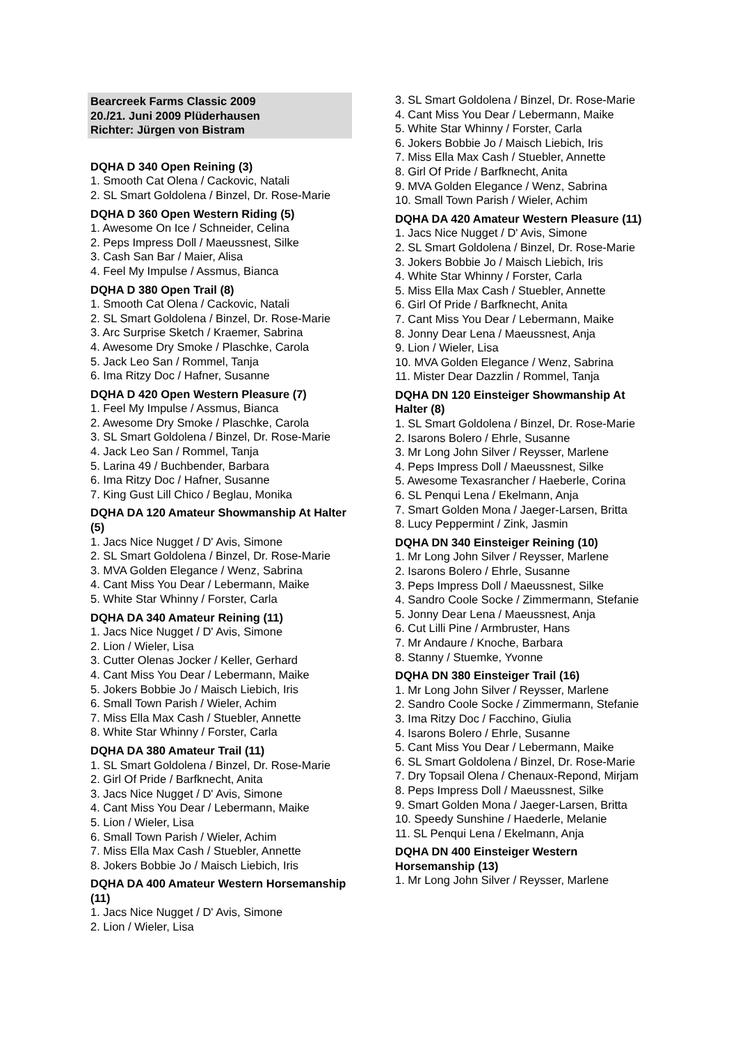Bearcreek Farms Classic 2009
20./21. Juni 2009 Plüderhausen
Richter: Jürgen von Bistram
DQHA D 340 Open Reining (3)
1. Smooth Cat Olena / Cackovic, Natali
2. SL Smart Goldolena / Binzel, Dr. Rose-Marie
DQHA D 360 Open Western Riding (5)
1. Awesome On Ice / Schneider, Celina
2. Peps Impress Doll / Maeussnest, Silke
3. Cash San Bar / Maier, Alisa
4. Feel My Impulse / Assmus, Bianca
DQHA D 380 Open Trail (8)
1. Smooth Cat Olena / Cackovic, Natali
2. SL Smart Goldolena / Binzel, Dr. Rose-Marie
3. Arc Surprise Sketch / Kraemer, Sabrina
4. Awesome Dry Smoke / Plaschke, Carola
5. Jack Leo San / Rommel, Tanja
6. Ima Ritzy Doc / Hafner, Susanne
DQHA D 420 Open Western Pleasure (7)
1. Feel My Impulse / Assmus, Bianca
2. Awesome Dry Smoke / Plaschke, Carola
3. SL Smart Goldolena / Binzel, Dr. Rose-Marie
4. Jack Leo San / Rommel, Tanja
5. Larina 49 / Buchbender, Barbara
6. Ima Ritzy Doc / Hafner, Susanne
7. King Gust Lill Chico / Beglau, Monika
DQHA DA 120 Amateur Showmanship At Halter (5)
1. Jacs Nice Nugget / D' Avis, Simone
2. SL Smart Goldolena / Binzel, Dr. Rose-Marie
3. MVA Golden Elegance / Wenz, Sabrina
4. Cant Miss You Dear / Lebermann, Maike
5. White Star Whinny / Forster, Carla
DQHA DA 340 Amateur Reining (11)
1. Jacs Nice Nugget / D' Avis, Simone
2. Lion / Wieler, Lisa
3. Cutter Olenas Jocker / Keller, Gerhard
4. Cant Miss You Dear / Lebermann, Maike
5. Jokers Bobbie Jo / Maisch Liebich, Iris
6. Small Town Parish / Wieler, Achim
7. Miss Ella Max Cash / Stuebler, Annette
8. White Star Whinny / Forster, Carla
DQHA DA 380 Amateur Trail (11)
1. SL Smart Goldolena / Binzel, Dr. Rose-Marie
2. Girl Of Pride / Barfknecht, Anita
3. Jacs Nice Nugget / D' Avis, Simone
4. Cant Miss You Dear / Lebermann, Maike
5. Lion / Wieler, Lisa
6. Small Town Parish / Wieler, Achim
7. Miss Ella Max Cash / Stuebler, Annette
8. Jokers Bobbie Jo / Maisch Liebich, Iris
DQHA DA 400 Amateur Western Horsemanship (11)
1. Jacs Nice Nugget / D' Avis, Simone
2. Lion / Wieler, Lisa
3. SL Smart Goldolena / Binzel, Dr. Rose-Marie
4. Cant Miss You Dear / Lebermann, Maike
5. White Star Whinny / Forster, Carla
6. Jokers Bobbie Jo / Maisch Liebich, Iris
7. Miss Ella Max Cash / Stuebler, Annette
8. Girl Of Pride / Barfknecht, Anita
9. MVA Golden Elegance / Wenz, Sabrina
10. Small Town Parish / Wieler, Achim
DQHA DA 420 Amateur Western Pleasure (11)
1. Jacs Nice Nugget / D' Avis, Simone
2. SL Smart Goldolena / Binzel, Dr. Rose-Marie
3. Jokers Bobbie Jo / Maisch Liebich, Iris
4. White Star Whinny / Forster, Carla
5. Miss Ella Max Cash / Stuebler, Annette
6. Girl Of Pride / Barfknecht, Anita
7. Cant Miss You Dear / Lebermann, Maike
8. Jonny Dear Lena / Maeussnest, Anja
9. Lion / Wieler, Lisa
10. MVA Golden Elegance / Wenz, Sabrina
11. Mister Dear Dazzlin / Rommel, Tanja
DQHA DN 120 Einsteiger Showmanship At Halter (8)
1. SL Smart Goldolena / Binzel, Dr. Rose-Marie
2. Isarons Bolero / Ehrle, Susanne
3. Mr Long John Silver / Reysser, Marlene
4. Peps Impress Doll / Maeussnest, Silke
5. Awesome Texasrancher / Haeberle, Corina
6. SL Penqui Lena / Ekelmann, Anja
7. Smart Golden Mona / Jaeger-Larsen, Britta
8. Lucy Peppermint / Zink, Jasmin
DQHA DN 340 Einsteiger Reining (10)
1. Mr Long John Silver / Reysser, Marlene
2. Isarons Bolero / Ehrle, Susanne
3. Peps Impress Doll / Maeussnest, Silke
4. Sandro Coole Socke / Zimmermann, Stefanie
5. Jonny Dear Lena / Maeussnest, Anja
6. Cut Lilli Pine / Armbruster, Hans
7. Mr Andaure / Knoche, Barbara
8. Stanny / Stuemke, Yvonne
DQHA DN 380 Einsteiger Trail (16)
1. Mr Long John Silver / Reysser, Marlene
2. Sandro Coole Socke / Zimmermann, Stefanie
3. Ima Ritzy Doc / Facchino, Giulia
4. Isarons Bolero / Ehrle, Susanne
5. Cant Miss You Dear / Lebermann, Maike
6. SL Smart Goldolena / Binzel, Dr. Rose-Marie
7. Dry Topsail Olena / Chenaux-Repond, Mirjam
8. Peps Impress Doll / Maeussnest, Silke
9. Smart Golden Mona / Jaeger-Larsen, Britta
10. Speedy Sunshine / Haederle, Melanie
11. SL Penqui Lena / Ekelmann, Anja
DQHA DN 400 Einsteiger Western Horsemanship (13)
1. Mr Long John Silver / Reysser, Marlene